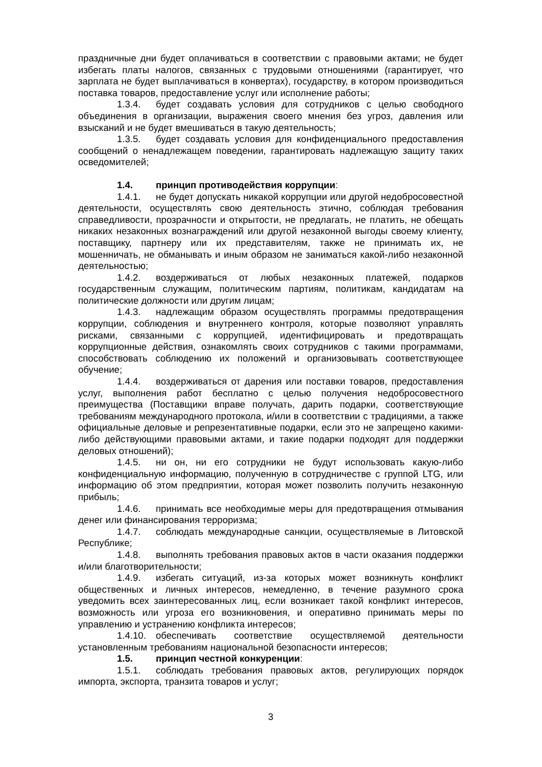праздничные дни будет оплачиваться в соответствии с правовыми актами; не будет избегать платы налогов, связанных с трудовыми отношениями (гарантирует, что зарплата не будет выплачиваться в конвертах), государству, в котором производиться поставка товаров, предоставление услуг или исполнение работы;
1.3.4. будет создавать условия для сотрудников с целью свободного объединения в организации, выражения своего мнения без угроз, давления или взысканий и не будет вмешиваться в такую деятельность;
1.3.5. будет создавать условия для конфиденциального предоставления сообщений о ненадлежащем поведении, гарантировать надлежащую защиту таких осведомителей;
1.4. принцип противодействия коррупции:
1.4.1. не будет допускать никакой коррупции или другой недобросовестной деятельности, осуществлять свою деятельность этично, соблюдая требования справедливости, прозрачности и открытости, не предлагать, не платить, не обещать никаких незаконных вознаграждений или другой незаконной выгоды своему клиенту, поставщику, партнеру или их представителям, также не принимать их, не мошенничать, не обманывать и иным образом не заниматься какой-либо незаконной деятельностью;
1.4.2. воздерживаться от любых незаконных платежей, подарков государственным служащим, политическим партиям, политикам, кандидатам на политические должности или другим лицам;
1.4.3. надлежащим образом осуществлять программы предотвращения коррупции, соблюдения и внутреннего контроля, которые позволяют управлять рисками, связанными с коррупцией, идентифицировать и предотвращать коррупционные действия, ознакомлять своих сотрудников с такими программами, способствовать соблюдению их положений и организовывать соответствующее обучение;
1.4.4. воздерживаться от дарения или поставки товаров, предоставления услуг, выполнения работ бесплатно с целью получения недобросовестного преимущества (Поставщики вправе получать, дарить подарки, соответствующие требованиям международного протокола, и/или в соответствии с традициями, а также официальные деловые и репрезентативные подарки, если это не запрещено какими-либо действующими правовыми актами, и такие подарки подходят для поддержки деловых отношений);
1.4.5. ни он, ни его сотрудники не будут использовать какую-либо конфиденциальную информацию, полученную в сотрудничестве с группой LTG, или информацию об этом предприятии, которая может позволить получить незаконную прибыль;
1.4.6. принимать все необходимые меры для предотвращения отмывания денег или финансирования терроризма;
1.4.7. соблюдать международные санкции, осуществляемые в Литовской Республике;
1.4.8. выполнять требования правовых актов в части оказания поддержки и/или благотворительности;
1.4.9. избегать ситуаций, из-за которых может возникнуть конфликт общественных и личных интересов, немедленно, в течение разумного срока уведомить всех заинтересованных лиц, если возникает такой конфликт интересов, возможность или угроза его возникновения, и оперативно принимать меры по управлению и устранению конфликта интересов;
1.4.10. обеспечивать соответствие осуществляемой деятельности установленным требованиям национальной безопасности интересов;
1.5. принцип честной конкуренции:
1.5.1. соблюдать требования правовых актов, регулирующих порядок импорта, экспорта, транзита товаров и услуг;
3